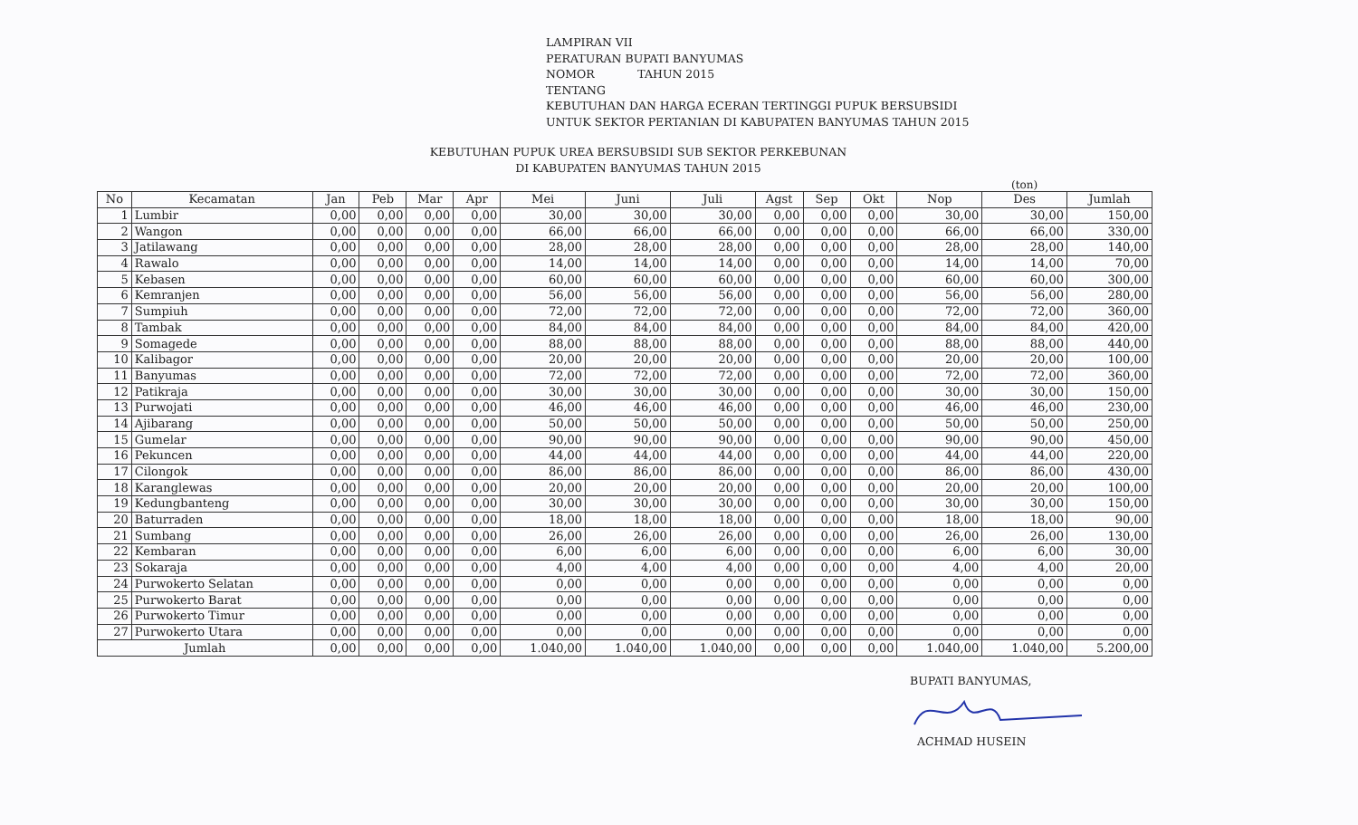LAMPIRAN VII
PERATURAN BUPATI BANYUMAS
NOMOR TAHUN 2015
TENTANG
KEBUTUHAN DAN HARGA ECERAN TERTINGGI PUPUK BERSUBSIDI
UNTUK SEKTOR PERTANIAN DI KABUPATEN BANYUMAS TAHUN 2015
KEBUTUHAN PUPUK UREA BERSUBSIDI SUB SEKTOR PERKEBUNAN
DI KABUPATEN BANYUMAS TAHUN 2015
(ton)
| No | Kecamatan | Jan | Peb | Mar | Apr | Mei | Juni | Juli | Agst | Sep | Okt | Nop | Des | Jumlah |
| --- | --- | --- | --- | --- | --- | --- | --- | --- | --- | --- | --- | --- | --- | --- |
| 1 | Lumbir | 0,00 | 0,00 | 0,00 | 0,00 | 30,00 | 30,00 | 30,00 | 0,00 | 0,00 | 0,00 | 30,00 | 30,00 | 150,00 |
| 2 | Wangon | 0,00 | 0,00 | 0,00 | 0,00 | 66,00 | 66,00 | 66,00 | 0,00 | 0,00 | 0,00 | 66,00 | 66,00 | 330,00 |
| 3 | Jatilawang | 0,00 | 0,00 | 0,00 | 0,00 | 28,00 | 28,00 | 28,00 | 0,00 | 0,00 | 0,00 | 28,00 | 28,00 | 140,00 |
| 4 | Rawalo | 0,00 | 0,00 | 0,00 | 0,00 | 14,00 | 14,00 | 14,00 | 0,00 | 0,00 | 0,00 | 14,00 | 14,00 | 70,00 |
| 5 | Kebasen | 0,00 | 0,00 | 0,00 | 0,00 | 60,00 | 60,00 | 60,00 | 0,00 | 0,00 | 0,00 | 60,00 | 60,00 | 300,00 |
| 6 | Kemranjen | 0,00 | 0,00 | 0,00 | 0,00 | 56,00 | 56,00 | 56,00 | 0,00 | 0,00 | 0,00 | 56,00 | 56,00 | 280,00 |
| 7 | Sumpiuh | 0,00 | 0,00 | 0,00 | 0,00 | 72,00 | 72,00 | 72,00 | 0,00 | 0,00 | 0,00 | 72,00 | 72,00 | 360,00 |
| 8 | Tambak | 0,00 | 0,00 | 0,00 | 0,00 | 84,00 | 84,00 | 84,00 | 0,00 | 0,00 | 0,00 | 84,00 | 84,00 | 420,00 |
| 9 | Somagede | 0,00 | 0,00 | 0,00 | 0,00 | 88,00 | 88,00 | 88,00 | 0,00 | 0,00 | 0,00 | 88,00 | 88,00 | 440,00 |
| 10 | Kalibagor | 0,00 | 0,00 | 0,00 | 0,00 | 20,00 | 20,00 | 20,00 | 0,00 | 0,00 | 0,00 | 20,00 | 20,00 | 100,00 |
| 11 | Banyumas | 0,00 | 0,00 | 0,00 | 0,00 | 72,00 | 72,00 | 72,00 | 0,00 | 0,00 | 0,00 | 72,00 | 72,00 | 360,00 |
| 12 | Patikraja | 0,00 | 0,00 | 0,00 | 0,00 | 30,00 | 30,00 | 30,00 | 0,00 | 0,00 | 0,00 | 30,00 | 30,00 | 150,00 |
| 13 | Purwojati | 0,00 | 0,00 | 0,00 | 0,00 | 46,00 | 46,00 | 46,00 | 0,00 | 0,00 | 0,00 | 46,00 | 46,00 | 230,00 |
| 14 | Ajibarang | 0,00 | 0,00 | 0,00 | 0,00 | 50,00 | 50,00 | 50,00 | 0,00 | 0,00 | 0,00 | 50,00 | 50,00 | 250,00 |
| 15 | Gumelar | 0,00 | 0,00 | 0,00 | 0,00 | 90,00 | 90,00 | 90,00 | 0,00 | 0,00 | 0,00 | 90,00 | 90,00 | 450,00 |
| 16 | Pekuncen | 0,00 | 0,00 | 0,00 | 0,00 | 44,00 | 44,00 | 44,00 | 0,00 | 0,00 | 0,00 | 44,00 | 44,00 | 220,00 |
| 17 | Cilongok | 0,00 | 0,00 | 0,00 | 0,00 | 86,00 | 86,00 | 86,00 | 0,00 | 0,00 | 0,00 | 86,00 | 86,00 | 430,00 |
| 18 | Karanglewas | 0,00 | 0,00 | 0,00 | 0,00 | 20,00 | 20,00 | 20,00 | 0,00 | 0,00 | 0,00 | 20,00 | 20,00 | 100,00 |
| 19 | Kedungbanteng | 0,00 | 0,00 | 0,00 | 0,00 | 30,00 | 30,00 | 30,00 | 0,00 | 0,00 | 0,00 | 30,00 | 30,00 | 150,00 |
| 20 | Baturraden | 0,00 | 0,00 | 0,00 | 0,00 | 18,00 | 18,00 | 18,00 | 0,00 | 0,00 | 0,00 | 18,00 | 18,00 | 90,00 |
| 21 | Sumbang | 0,00 | 0,00 | 0,00 | 0,00 | 26,00 | 26,00 | 26,00 | 0,00 | 0,00 | 0,00 | 26,00 | 26,00 | 130,00 |
| 22 | Kembaran | 0,00 | 0,00 | 0,00 | 0,00 | 6,00 | 6,00 | 6,00 | 0,00 | 0,00 | 0,00 | 6,00 | 6,00 | 30,00 |
| 23 | Sokaraja | 0,00 | 0,00 | 0,00 | 0,00 | 4,00 | 4,00 | 4,00 | 0,00 | 0,00 | 0,00 | 4,00 | 4,00 | 20,00 |
| 24 | Purwokerto Selatan | 0,00 | 0,00 | 0,00 | 0,00 | 0,00 | 0,00 | 0,00 | 0,00 | 0,00 | 0,00 | 0,00 | 0,00 | 0,00 |
| 25 | Purwokerto Barat | 0,00 | 0,00 | 0,00 | 0,00 | 0,00 | 0,00 | 0,00 | 0,00 | 0,00 | 0,00 | 0,00 | 0,00 | 0,00 |
| 26 | Purwokerto Timur | 0,00 | 0,00 | 0,00 | 0,00 | 0,00 | 0,00 | 0,00 | 0,00 | 0,00 | 0,00 | 0,00 | 0,00 | 0,00 |
| 27 | Purwokerto Utara | 0,00 | 0,00 | 0,00 | 0,00 | 0,00 | 0,00 | 0,00 | 0,00 | 0,00 | 0,00 | 0,00 | 0,00 | 0,00 |
| Jumlah | | 0,00 | 0,00 | 0,00 | 0,00 | 1.040,00 | 1.040,00 | 1.040,00 | 0,00 | 0,00 | 0,00 | 1.040,00 | 1.040,00 | 5.200,00 |
BUPATI BANYUMAS,
ACHMAD HUSEIN